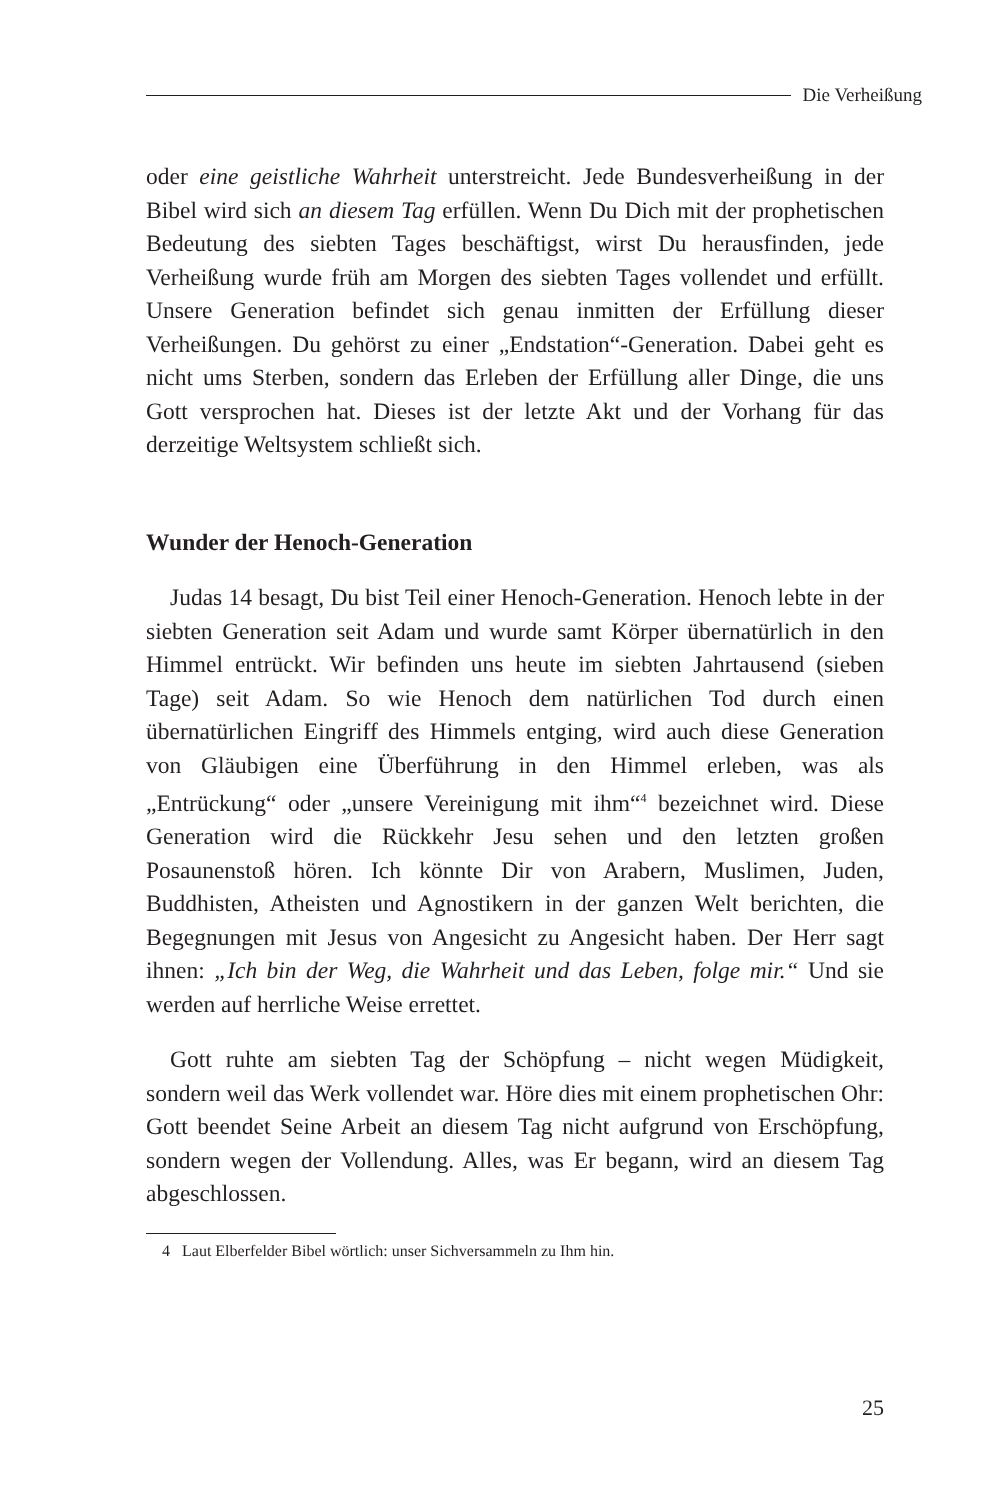Die Verheißung
oder eine geistliche Wahrheit unterstreicht. Jede Bundesverheißung in der Bibel wird sich an diesem Tag erfüllen. Wenn Du Dich mit der prophetischen Bedeutung des siebten Tages beschäftigst, wirst Du herausfinden, jede Verheißung wurde früh am Morgen des siebten Tages vollendet und erfüllt. Unsere Generation befindet sich genau inmitten der Erfüllung dieser Verheißungen. Du gehörst zu einer „Endstation“-Generation. Dabei geht es nicht ums Sterben, sondern das Erleben der Erfüllung aller Dinge, die uns Gott versprochen hat. Dieses ist der letzte Akt und der Vorhang für das derzeitige Weltsystem schließt sich.
Wunder der Henoch-Generation
Judas 14 besagt, Du bist Teil einer Henoch-Generation. Henoch lebte in der siebten Generation seit Adam und wurde samt Körper übernatürlich in den Himmel entrückt. Wir befinden uns heute im siebten Jahrtausend (sieben Tage) seit Adam. So wie Henoch dem natürlichen Tod durch einen übernatürlichen Eingriff des Himmels entging, wird auch diese Generation von Gläubigen eine Überführung in den Himmel erleben, was als „Entrückung“ oder „unsere Vereinigung mit ihm“<sup>4</sup> bezeichnet wird. Diese Generation wird die Rückkehr Jesu sehen und den letzten großen Posaunenstoß hören. Ich könnte Dir von Arabern, Muslimen, Juden, Buddhisten, Atheisten und Agnostikern in der ganzen Welt berichten, die Begegnungen mit Jesus von Angesicht zu Angesicht haben. Der Herr sagt ihnen: „Ich bin der Weg, die Wahrheit und das Leben, folge mir.“ Und sie werden auf herrliche Weise errettet.
Gott ruhte am siebten Tag der Schöpfung – nicht wegen Müdigkeit, sondern weil das Werk vollendet war. Höre dies mit einem prophetischen Ohr: Gott beendet Seine Arbeit an diesem Tag nicht aufgrund von Erschöpfung, sondern wegen der Vollendung. Alles, was Er begann, wird an diesem Tag abgeschlossen.
4 Laut Elberfelder Bibel wörtlich: unser Sichversammeln zu Ihm hin.
25